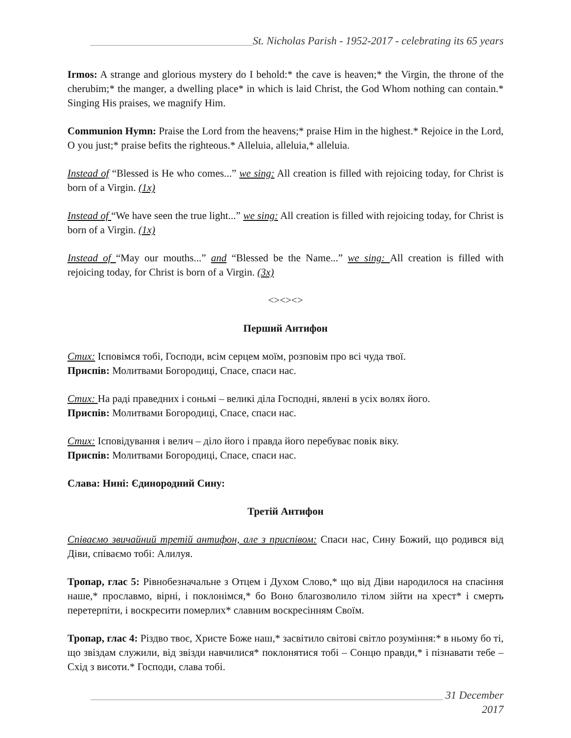______________________________St. Nicholas Parish - 1952-2017 - celebrating its 65 years
Irmos: A strange and glorious mystery do I behold:* the cave is heaven;* the Virgin, the throne of the cherubim;* the manger, a dwelling place* in which is laid Christ, the God Whom nothing can contain.* Singing His praises, we magnify Him.
Communion Hymn: Praise the Lord from the heavens;* praise Him in the highest.* Rejoice in the Lord, O you just;* praise befits the righteous.* Alleluia, alleluia,* alleluia.
Instead of “Blessed is He who comes...” we sing: All creation is filled with rejoicing today, for Christ is born of a Virgin. (1x)
Instead of “We have seen the true light...” we sing: All creation is filled with rejoicing today, for Christ is born of a Virgin. (1x)
Instead of “May our mouths...” and “Blessed be the Name...” we sing: All creation is filled with rejoicing today, for Christ is born of a Virgin. (3x)
<><><>
Перший Антифон
Стих: Ісповімся тобі, Господи, всім серцем моїм, розповім про всі чуда твої.
Приспів: Молитвами Богородиці, Спасе, спаси нас.
Стих: На раді праведних і соньмі – великі діла Господні, явлені в усіх волях його.
Приспів: Молитвами Богородиці, Спасе, спаси нас.
Стих: Ісповідування і велич – діло його і правда його перебуває повік віку.
Приспів: Молитвами Богородиці, Спасе, спаси нас.
Слава: Нині: Єдинородний Сину:
Третій Антифон
Співаємо звичайний третій антифон, але з приспівом: Спаси нас, Сину Божий, що родився від Діви, співаємо тобі: Алилуя.
Тропар, глас 5: Рівнобезначальне з Отцем і Духом Слово,* що від Діви народилося на спасіння наше,* прославмо, вірні, і поклонімся,* бо Воно благозволило тілом зійти на хрест* і смерть перетерпіти, і воскресити померлих* славним воскресінням Своїм.
Тропар, глас 4: Різдво твоє, Христе Боже наш,* засвітило світові світло розуміння:* в ньому бо ті, що звіздам служили, від звізди навчилися* поклонятися тобі – Сонцю правди,* і пізнавати тебе – Схід з висоти.* Господи, слава тобі.
_________________________________________________________________ 31 December 2017